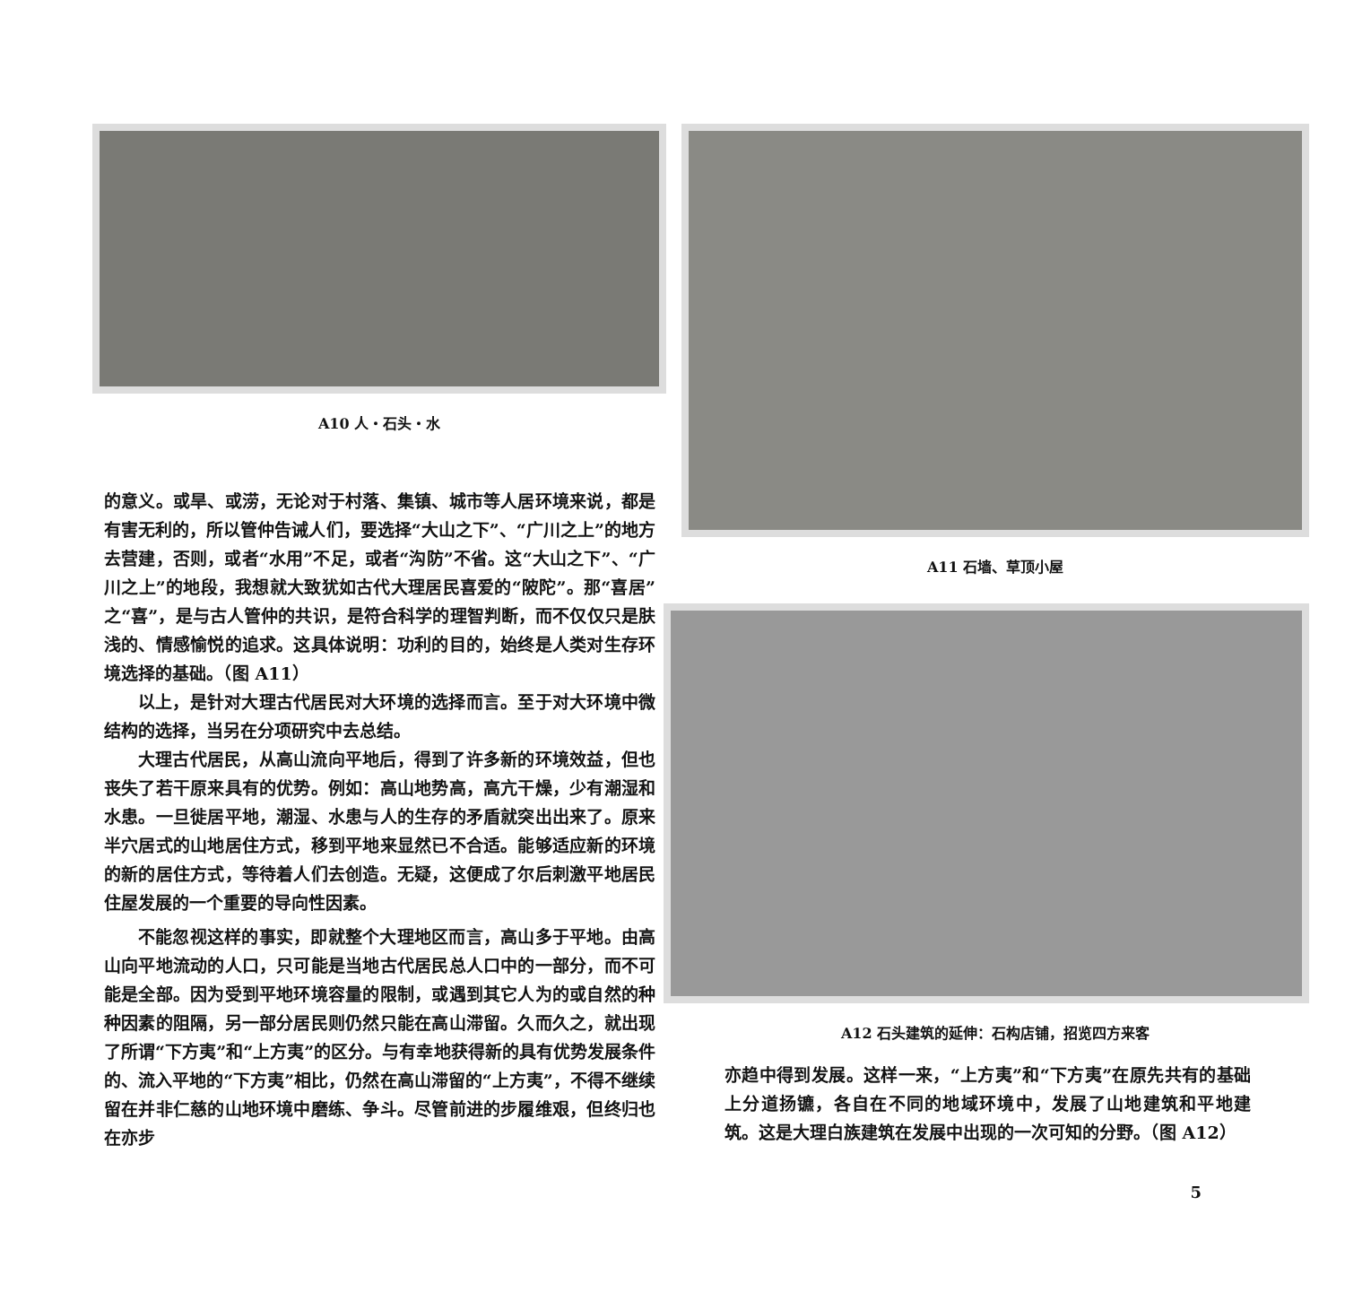A10 人・石头・水
的意义。或旱、或涝，无论对于村落、集镇、城市等人居环境来说，都是有害无利的，所以管仲告诫人们，要选择“大山之下”、“广川之上”的地方去营建，否则，或者“水用”不足，或者“沟防”不省。这“大山之下”、“广川之上”的地段，我想就大致犹如古代大理居民喜爱的“陂陀”。那“喜居”之“喜”，是与古人管仲的共识，是符合科学的理智判断，而不仅仅只是肤浅的、情感愉悦的追求。这具体说明：功利的目的，始终是人类对生存环境选择的基础。（图 A11）
以上，是针对大理古代居民对大环境的选择而言。至于对大环境中微结构的选择，当另在分项研究中去总结。
大理古代居民，从高山流向平地后，得到了许多新的环境效益，但也丧失了若干原来具有的优势。例如：高山地势高，高亢干燥，少有潮湿和水患。一旦徙居平地，潮湿、水患与人的生存的矛盾就突出出来了。原来半穴居式的山地居住方式，移到平地来显然已不合适。能够适应新的环境的新的居住方式，等待着人们去创造。无疑，这便成了尔后刺激平地居民住屋发展的一个重要的导向性因素。
不能忽视这样的事实，即就整个大理地区而言，高山多于平地。由高山向平地流动的人口，只可能是当地古代居民总人口中的一部分，而不可能是全部。因为受到平地环境容量的限制，或遇到其它人为的或自然的种种因素的阻隔，另一部分居民则仍然只能在高山滞留。久而久之，就出现了所谓“下方夷”和“上方夷”的区分。与有幸地获得新的具有优势发展条件的、流入平地的“下方夷”相比，仍然在高山滞留的“上方夷”，不得不继续留在并非仁慈的山地环境中磨练、争斗。尽管前进的步履维艰，但终归也在亦步
A11 石墙、草顶小屋
A12 石头建筑的延伸：石构店铺，招览四方来客
亦趋中得到发展。这样一来，“上方夷”和“下方夷”在原先共有的基础上分道扬镳，各自在不同的地域环境中，发展了山地建筑和平地建筑。这是大理白族建筑在发展中出现的一次可知的分野。（图 A12）
5